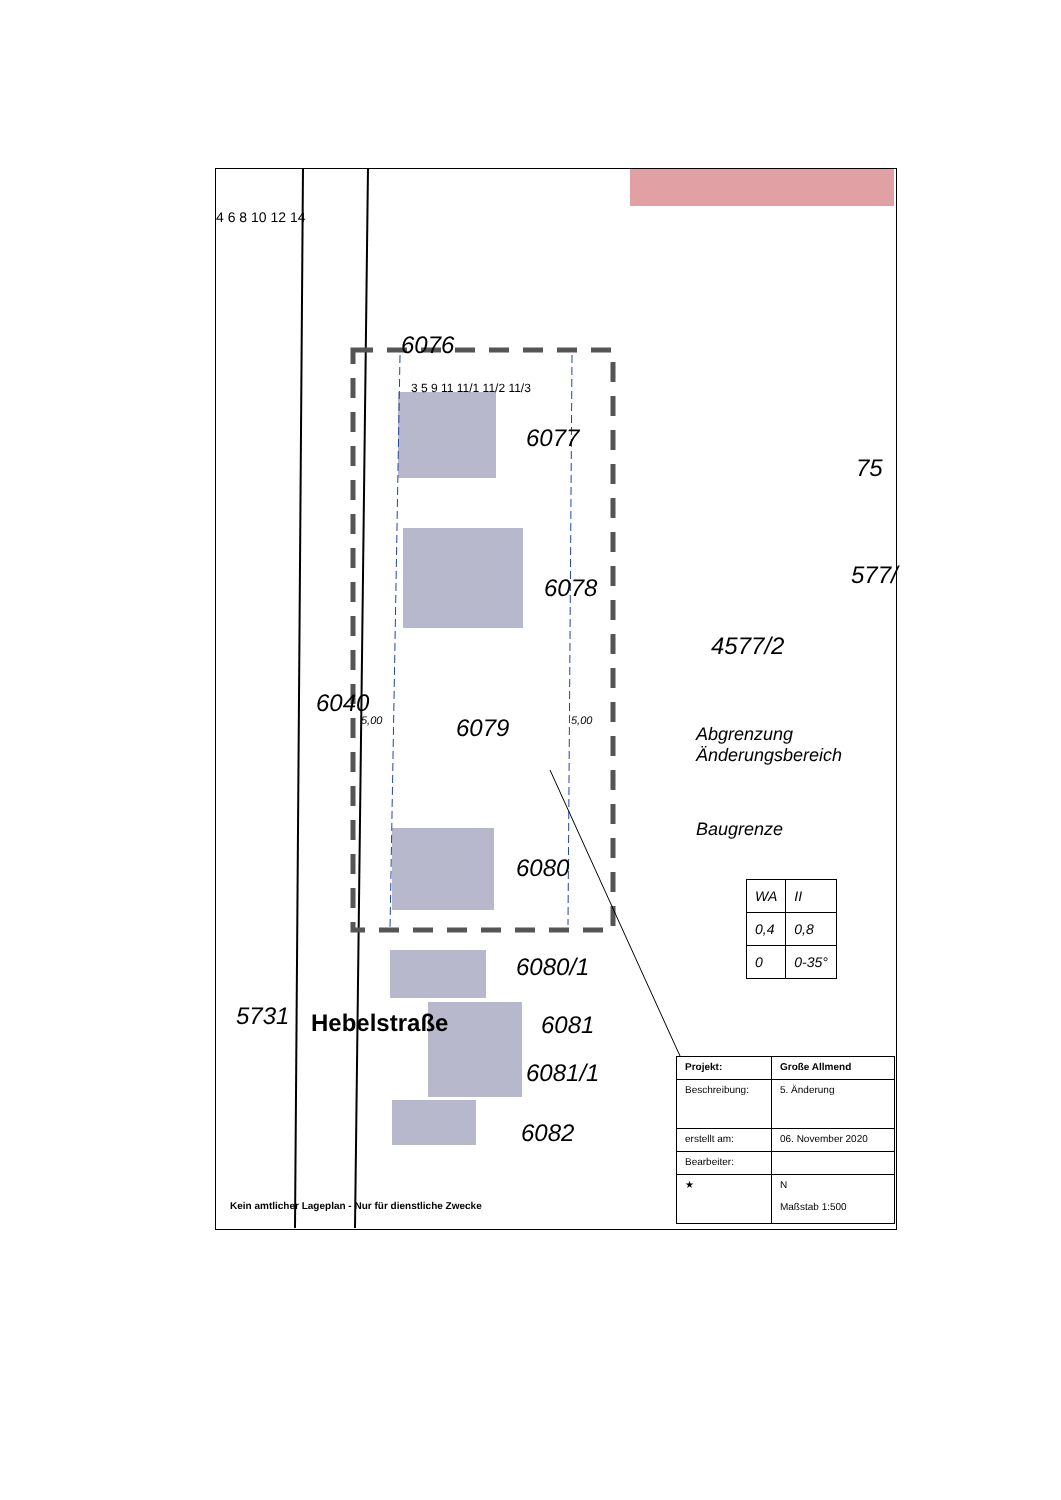6076
6077
75
6078 577/
4577/2
6040
6079
6080
6080/1
6081
6081/1
6082
5731 Hebelstraße
4 6 8 10 12 14
3 5 9 11 11/1 11/2 11/3
5,00 5,00
Abgrenzung
Änderungsbereich
Baugrenze
| WA | II |
| 0,4 | 0,8 |
| 0 | 0-35° |
| Projekt: | Große Allmend |
| Beschreibung: | 5. Änderung |
| erstellt am: | 06. November 2020 |
| Bearbeiter: | |
| ★ | N Maßstab 1:500 |
Kein amtlicher Lageplan - Nur für dienstliche Zwecke